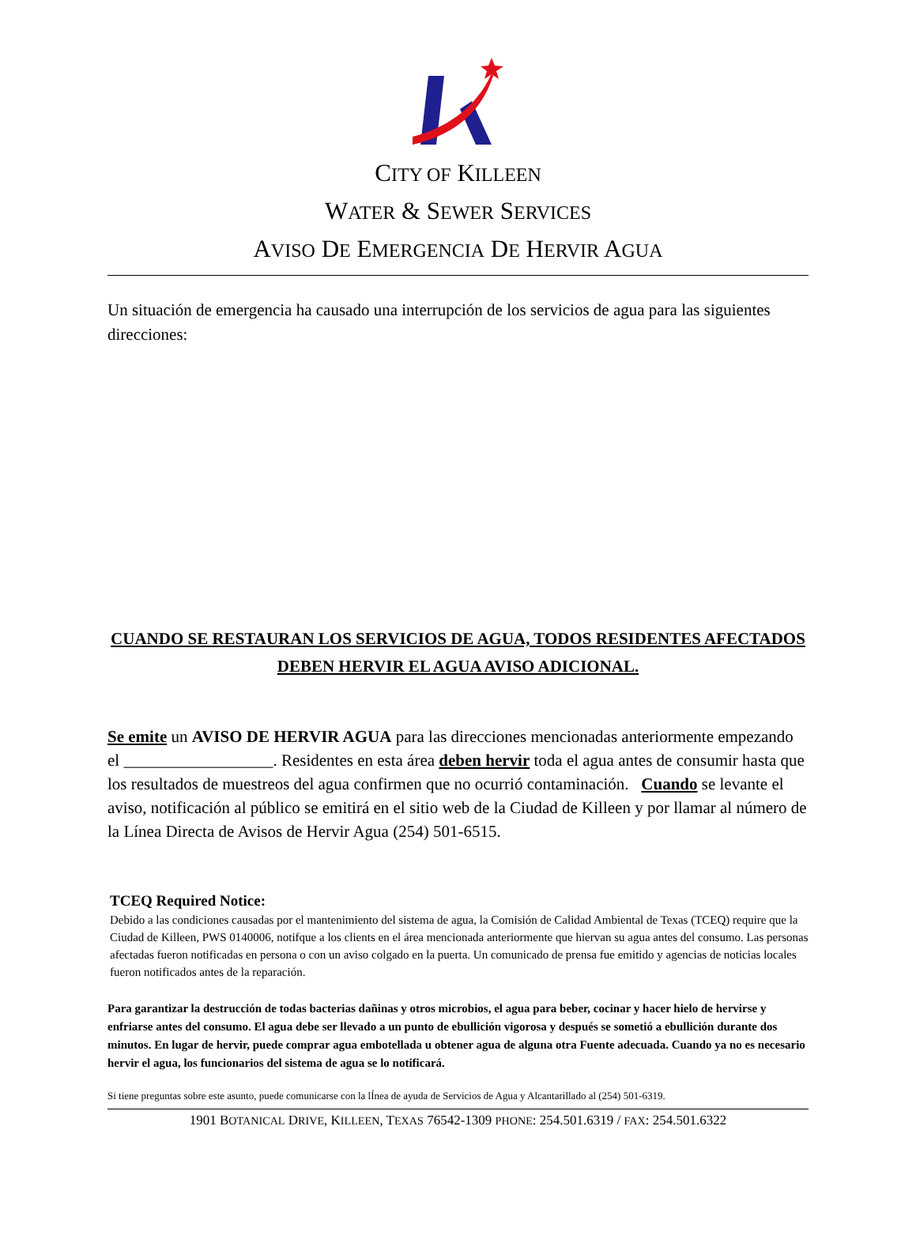CITY OF KILLEEN
WATER & SEWER SERVICES
AVISO DE EMERGENCIA DE HERVIR AGUA
Un situación de emergencia ha causado una interrupción de los servicios de agua para las siguientes direcciones:
CUANDO SE RESTAURAN LOS SERVICIOS DE AGUA, TODOS RESIDENTES AFECTADOS DEBEN HERVIR EL AGUA AVISO ADICIONAL.
Se emite un AVISO DE HERVIR AGUA para las direcciones mencionadas anteriormente empezando el __________________. Residentes en esta área deben hervir toda el agua antes de consumir hasta que los resultados de muestreos del agua confirmen que no ocurrió contaminación. Cuando se levante el aviso, notificación al público se emitirá en el sitio web de la Ciudad de Killeen y por llamar al número de la Línea Directa de Avisos de Hervir Agua (254) 501-6515.
TCEQ Required Notice:
Debido a las condiciones causadas por el mantenimiento del sistema de agua, la Comisión de Calidad Ambiental de Texas (TCEQ) require que la Ciudad de Killeen, PWS 0140006, notifque a los clients en el área mencionada anteriormente que hiervan su agua antes del consumo. Las personas afectadas fueron notificadas en persona o con un aviso colgado en la puerta. Un comunicado de prensa fue emitido y agencias de noticias locales fueron notificados antes de la reparación.
Para garantizar la destrucción de todas bacterias dañinas y otros microbios, el agua para beber, cocinar y hacer hielo de hervirse y enfriarse antes del consumo. El agua debe ser llevado a un punto de ebullición vigorosa y después se sometió a ebullición durante dos minutos. En lugar de hervir, puede comprar agua embotellada u obtener agua de alguna otra Fuente adecuada. Cuando ya no es necesario hervir el agua, los funcionarios del sistema de agua se lo notificará.
Si tiene preguntas sobre este asunto, puede comunicarse con la lÍnea de ayuda de Servicios de Agua y Alcantarillado al (254) 501-6319.
1901 BOTANICAL DRIVE, KILLEEN, TEXAS 76542-1309 PHONE: 254.501.6319 / FAX: 254.501.6322